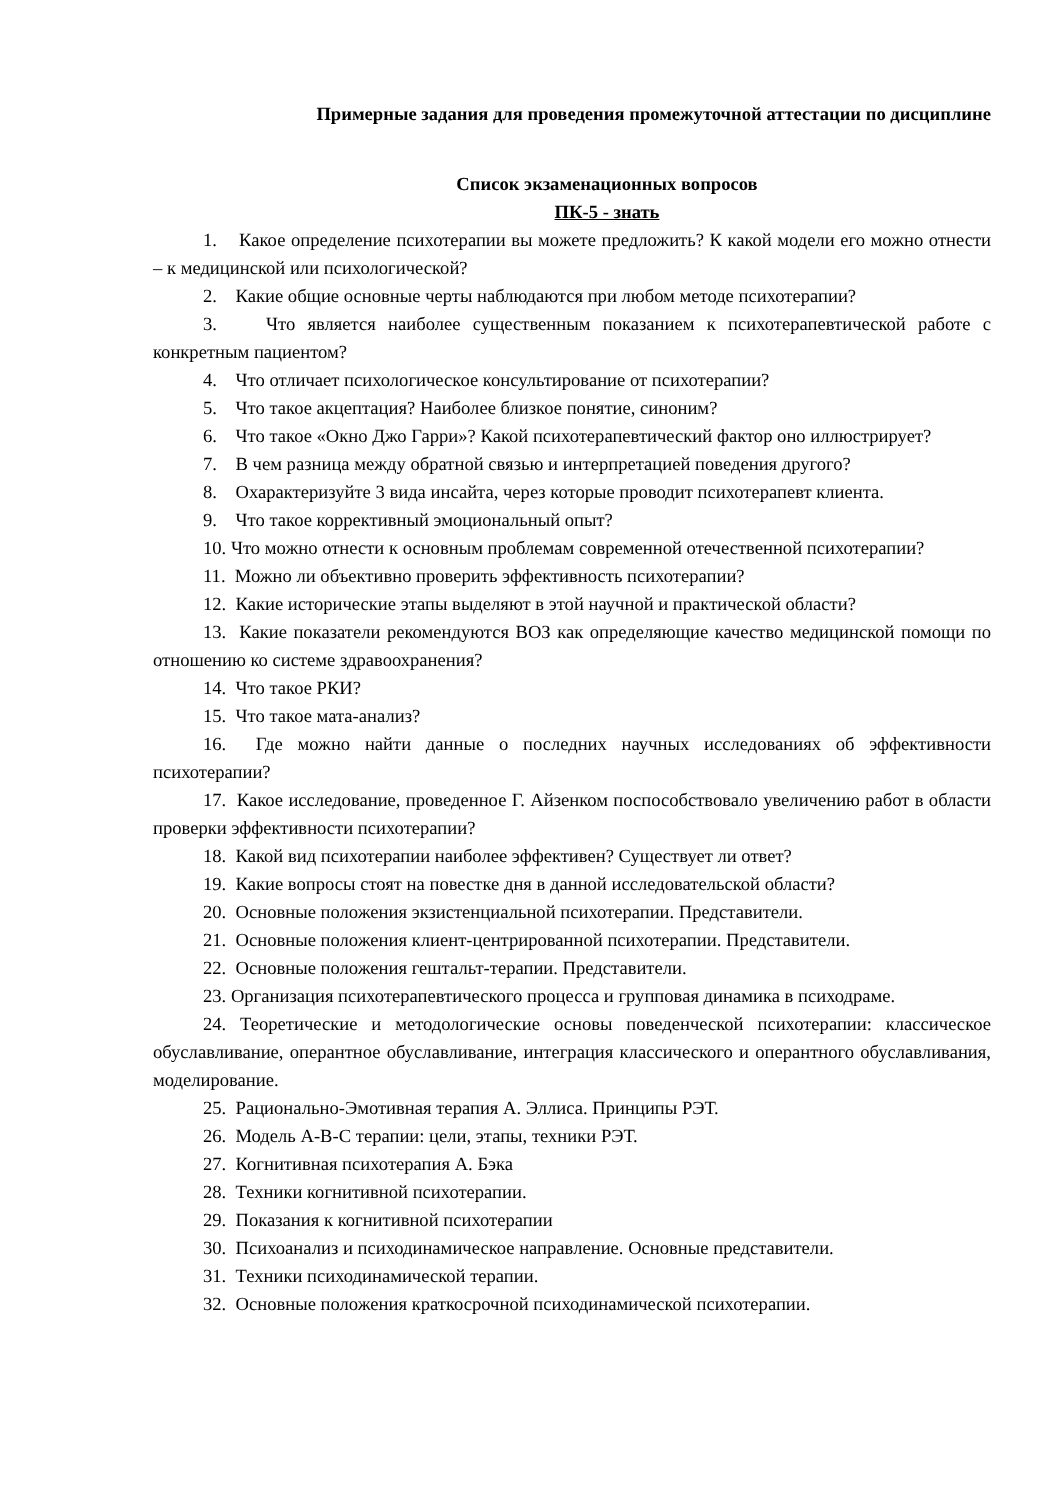Примерные задания для проведения промежуточной аттестации по дисциплине
Список экзаменационных вопросов
ПК-5 - знать
1. Какое определение психотерапии вы можете предложить? К какой модели его можно отнести – к медицинской или психологической?
2. Какие общие основные черты наблюдаются при любом методе психотерапии?
3. Что является наиболее существенным показанием к психотерапевтической работе с конкретным пациентом?
4. Что отличает психологическое консультирование от психотерапии?
5. Что такое акцептация? Наиболее близкое понятие, синоним?
6. Что такое «Окно Джо Гарри»? Какой психотерапевтический фактор оно иллюстрирует?
7. В чем разница между обратной связью и интерпретацией поведения другого?
8. Охарактеризуйте 3 вида инсайта, через которые проводит психотерапевт клиента.
9. Что такое коррективный эмоциональный опыт?
10. Что можно отнести к основным проблемам современной отечественной психотерапии?
11. Можно ли объективно проверить эффективность психотерапии?
12. Какие исторические этапы выделяют в этой научной и практической области?
13. Какие показатели рекомендуются ВОЗ как определяющие качество медицинской помощи по отношению ко системе здравоохранения?
14. Что такое РКИ?
15. Что такое мата-анализ?
16. Где можно найти данные о последних научных исследованиях об эффективности психотерапии?
17. Какое исследование, проведенное Г. Айзенком поспособствовало увеличению работ в области проверки эффективности психотерапии?
18. Какой вид психотерапии наиболее эффективен? Существует ли ответ?
19. Какие вопросы стоят на повестке дня в данной исследовательской области?
20. Основные положения экзистенциальной психотерапии. Представители.
21. Основные положения клиент-центрированной психотерапии. Представители.
22. Основные положения гештальт-терапии. Представители.
23. Организация психотерапевтического процесса и групповая динамика в психодраме.
24. Теоретические и методологические основы поведенческой психотерапии: классическое обуславливание, оперантное обуславливание, интеграция классического и оперантного обуславливания, моделирование.
25. Рационально-Эмотивная терапия А. Эллиса. Принципы РЭТ.
26. Модель А-В-С терапии: цели, этапы, техники РЭТ.
27. Когнитивная психотерапия А. Бэка
28. Техники когнитивной психотерапии.
29. Показания к когнитивной психотерапии
30. Психоанализ и психодинамическое направление. Основные представители.
31. Техники психодинамической терапии.
32. Основные положения краткосрочной психодинамической психотерапии.